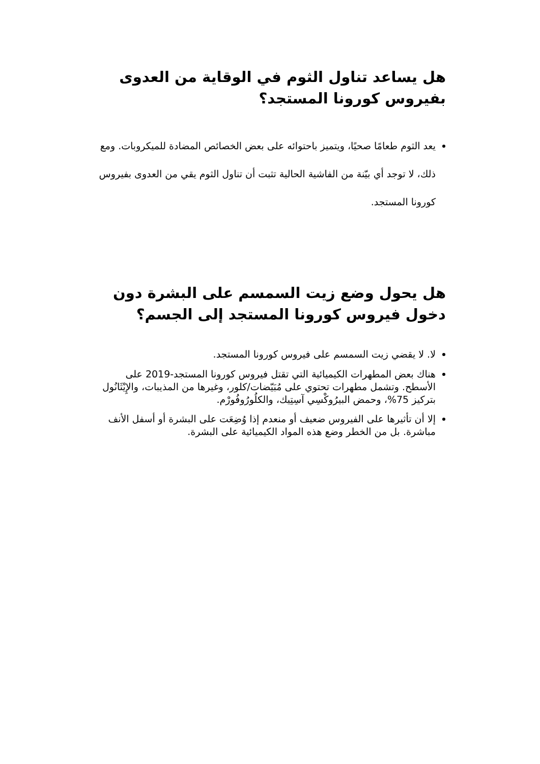هل يساعد تناول الثوم في الوقاية من العدوى بفيروس كورونا المستجد؟
يعد الثوم طعامًا صحيًا، ويتميز باحتوائه على بعض الخصائص المضادة للميكروبات. ومع ذلك، لا توجد أي بيّنة من الفاشية الحالية تثبت أن تناول الثوم يقي من العدوى بفيروس كورونا المستجد.
هل يحول وضع زيت السمسم على البشرة دون دخول فيروس كورونا المستجد إلى الجسم؟
لا. لا يقضي زيت السمسم على فيروس كورونا المستجد.
هناك بعض المطهرات الكيميائية التي تقتل فيروس كورونا المستجد-2019 على الأسطح. وتشمل مطهرات تحتوي على مُبَيّضات/كلور، وغيرها من المذيبات، والإِيْثَانُول بتركيز 75%، وحمض البيرُوكْسِي آسِتِيك، والكلُورُوفُورْم.
إلا أن تأثيرها على الفيروس ضعيف أو منعدم إذا وُضِعَت على البشرة أو أسفل الأنف مباشرة. بل من الخطر وضع هذه المواد الكيميائية على البشرة.